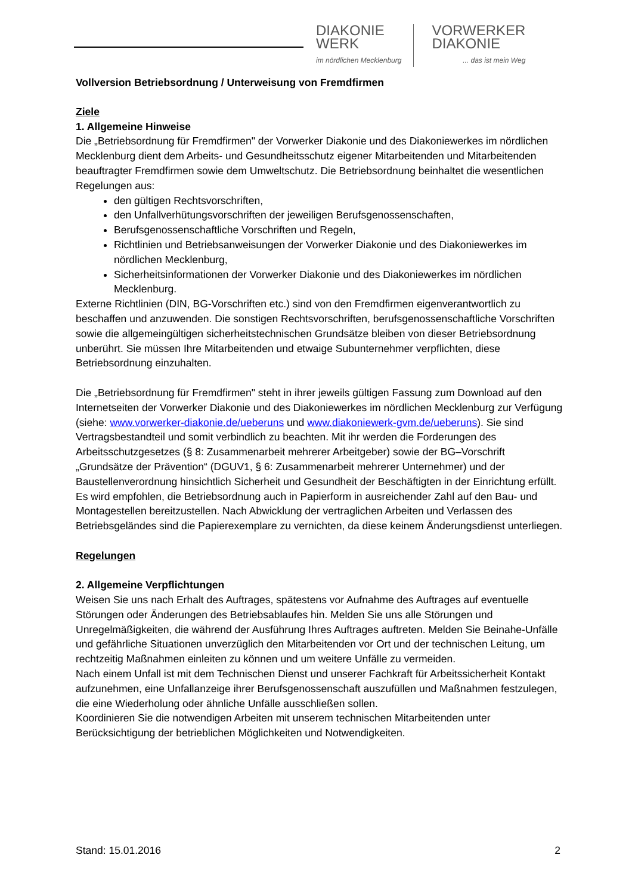DIAKONIE
WERK
im nördlichen Mecklenburg
VORWERKER
DIAKONIE... das ist mein Weg
Vollversion Betriebsordnung / Unterweisung von Fremdfirmen
Ziele
1. Allgemeine Hinweise
Die „Betriebsordnung für Fremdfirmen" der Vorwerker Diakonie und des Diakoniewerkes im nördlichen Mecklenburg dient dem Arbeits- und Gesundheitsschutz eigener Mitarbeitenden und Mitarbeitenden beauftragter Fremdfirmen sowie dem Umweltschutz. Die Betriebsordnung beinhaltet die wesentlichen Regelungen aus:
den gültigen Rechtsvorschriften,
den Unfallverhütungsvorschriften der jeweiligen Berufsgenossenschaften,
Berufsgenossenschaftliche Vorschriften und Regeln,
Richtlinien und Betriebsanweisungen der Vorwerker Diakonie und des Diakoniewerkes im nördlichen Mecklenburg,
Sicherheitsinformationen der Vorwerker Diakonie und des Diakoniewerkes im nördlichen Mecklenburg.
Externe Richtlinien (DIN, BG-Vorschriften etc.) sind von den Fremdfirmen eigenverantwortlich zu beschaffen und anzuwenden. Die sonstigen Rechtsvorschriften, berufsgenossenschaftliche Vorschriften sowie die allgemeingültigen sicherheitstechnischen Grundsätze bleiben von dieser Betriebsordnung unberührt. Sie müssen Ihre Mitarbeitenden und etwaige Subunternehmer verpflichten, diese Betriebsordnung einzuhalten.
Die „Betriebsordnung für Fremdfirmen" steht in ihrer jeweils gültigen Fassung zum Download auf den Internetseiten der Vorwerker Diakonie und des Diakoniewerkes im nördlichen Mecklenburg zur Verfügung (siehe: www.vorwerker-diakonie.de/ueberuns und www.diakoniewerk-gvm.de/ueberuns). Sie sind Vertragsbestandteil und somit verbindlich zu beachten. Mit ihr werden die Forderungen des Arbeitsschutzgesetzes (§ 8: Zusammenarbeit mehrerer Arbeitgeber) sowie der BG–Vorschrift „Grundsätze der Prävention“ (DGUV1, § 6: Zusammenarbeit mehrerer Unternehmer) und der Baustellenverordnung hinsichtlich Sicherheit und Gesundheit der Beschäftigten in der Einrichtung erfüllt.
Es wird empfohlen, die Betriebsordnung auch in Papierform in ausreichender Zahl auf den Bau- und Montagestellen bereitzustellen. Nach Abwicklung der vertraglichen Arbeiten und Verlassen des Betriebsgeländes sind die Papierexemplare zu vernichten, da diese keinem Änderungsdienst unterliegen.
Regelungen
2. Allgemeine Verpflichtungen
Weisen Sie uns nach Erhalt des Auftrages, spätestens vor Aufnahme des Auftrages auf eventuelle Störungen oder Änderungen des Betriebsablaufes hin. Melden Sie uns alle Störungen und Unregelmäßigkeiten, die während der Ausführung Ihres Auftrages auftreten. Melden Sie Beinahe-Unfälle und gefährliche Situationen unverzüglich den Mitarbeitenden vor Ort und der technischen Leitung, um rechtzeitig Maßnahmen einleiten zu können und um weitere Unfälle zu vermeiden.
Nach einem Unfall ist mit dem Technischen Dienst und unserer Fachkraft für Arbeitssicherheit Kontakt aufzunehmen, eine Unfallanzeige ihrer Berufsgenossenschaft auszufüllen und Maßnahmen festzulegen, die eine Wiederholung oder ähnliche Unfälle ausschließen sollen.
Koordinieren Sie die notwendigen Arbeiten mit unserem technischen Mitarbeitenden unter Berücksichtigung der betrieblichen Möglichkeiten und Notwendigkeiten.
Stand: 15.01.2016 2